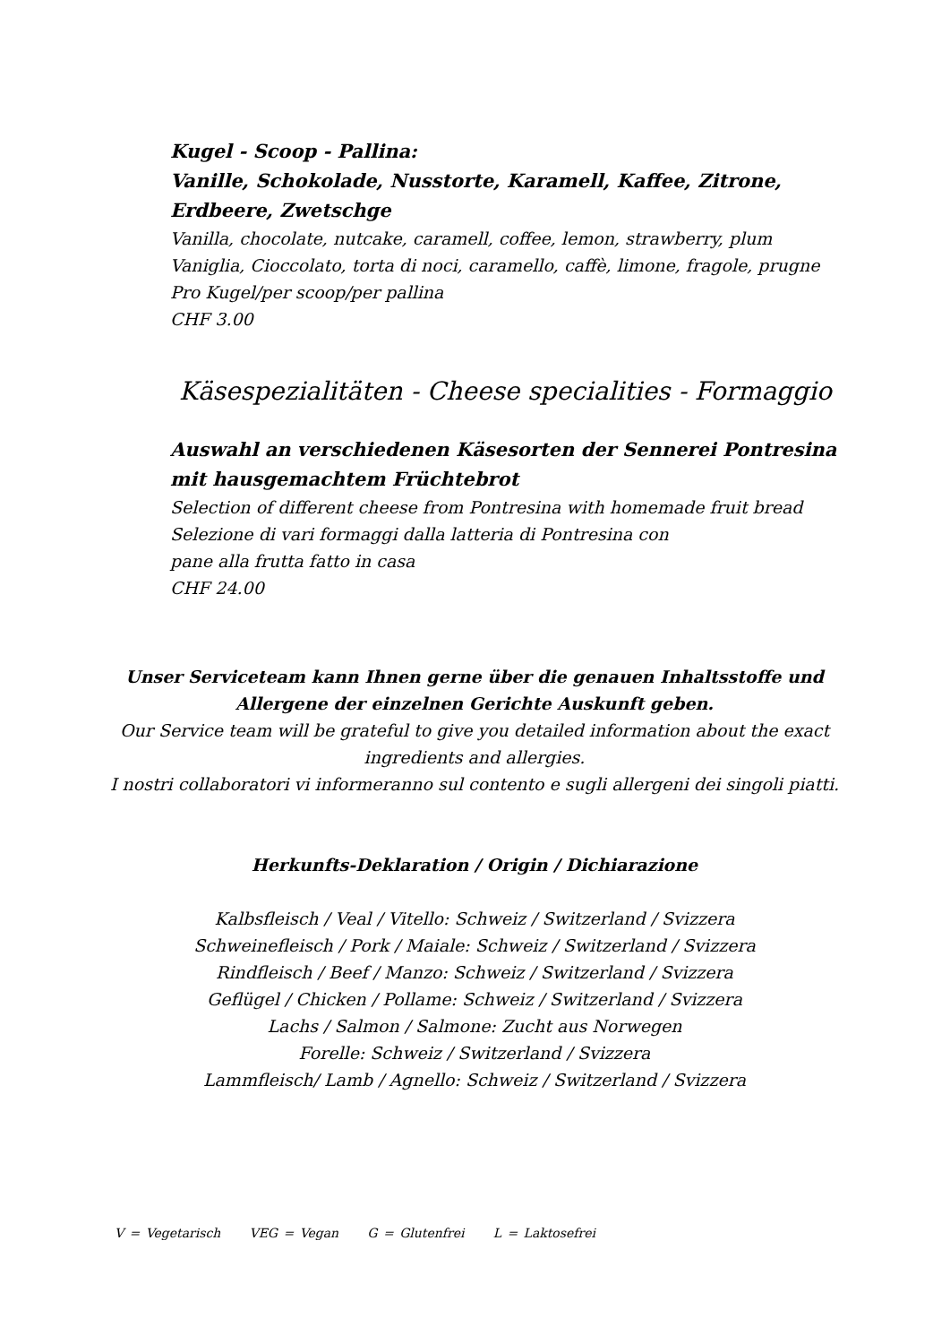Kugel - Scoop - Pallina:
Vanille, Schokolade, Nusstorte, Karamell, Kaffee, Zitrone, Erdbeere, Zwetschge
Vanilla, chocolate, nutcake, caramell, coffee, lemon, strawberry, plum
Vaniglia, Cioccolato, torta di noci, caramello, caffè, limone, fragole, prugne
Pro Kugel/per scoop/per pallina
CHF 3.00
Käsespezialitäten - Cheese specialities - Formaggio
Auswahl an verschiedenen Käsesorten der Sennerei Pontresina mit hausgemachtem Früchtebrot
Selection of different cheese from Pontresina with homemade fruit bread
Selezione di vari formaggi dalla latteria di Pontresina con
pane alla frutta fatto in casa
CHF 24.00
Unser Serviceteam kann Ihnen gerne über die genauen Inhaltsstoffe und Allergene der einzelnen Gerichte Auskunft geben.
Our Service team will be grateful to give you detailed information about the exact ingredients and allergies.
I nostri collaboratori vi informeranno sul contento e sugli allergeni dei singoli piatti.
Herkunfts-Deklaration / Origin / Dichiarazione
Kalbsfleisch / Veal / Vitello: Schweiz / Switzerland / Svizzera
Schweinefleisch / Pork / Maiale: Schweiz / Switzerland / Svizzera
Rindfleisch / Beef / Manzo: Schweiz / Switzerland / Svizzera
Geflügel / Chicken / Pollame: Schweiz / Switzerland / Svizzera
Lachs / Salmon / Salmone: Zucht aus Norwegen
Forelle: Schweiz / Switzerland / Svizzera
Lammfleisch/ Lamb / Agnello: Schweiz / Switzerland / Svizzera
V = Vegetarisch VEG = Vegan G = Glutenfrei L = Laktosefrei